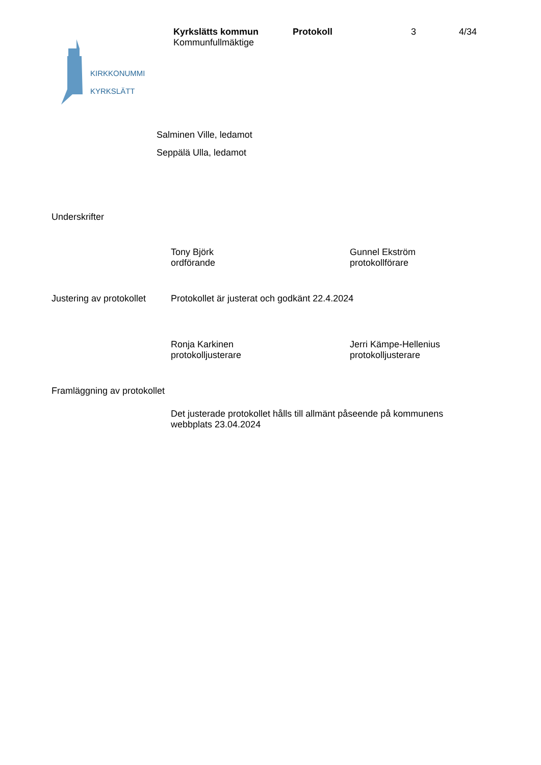Kyrkslätts kommun Protokoll 3 4/34
Kommunfullmäktige
KIRKKONUMMI
KYRKSLÄTT
Salminen Ville, ledamot
Seppälä Ulla, ledamot
Underskrifter
Tony Björk
ordförande
Gunnel Ekström
protokollförare
Justering av protokollet
Protokollet är justerat och godkänt 22.4.2024
Ronja Karkinen
protokolljusterare
Jerri Kämpe-Hellenius
protokolljusterare
Framläggning av protokollet
Det justerade protokollet hålls till allmänt påseende på kommunens webbplats 23.04.2024